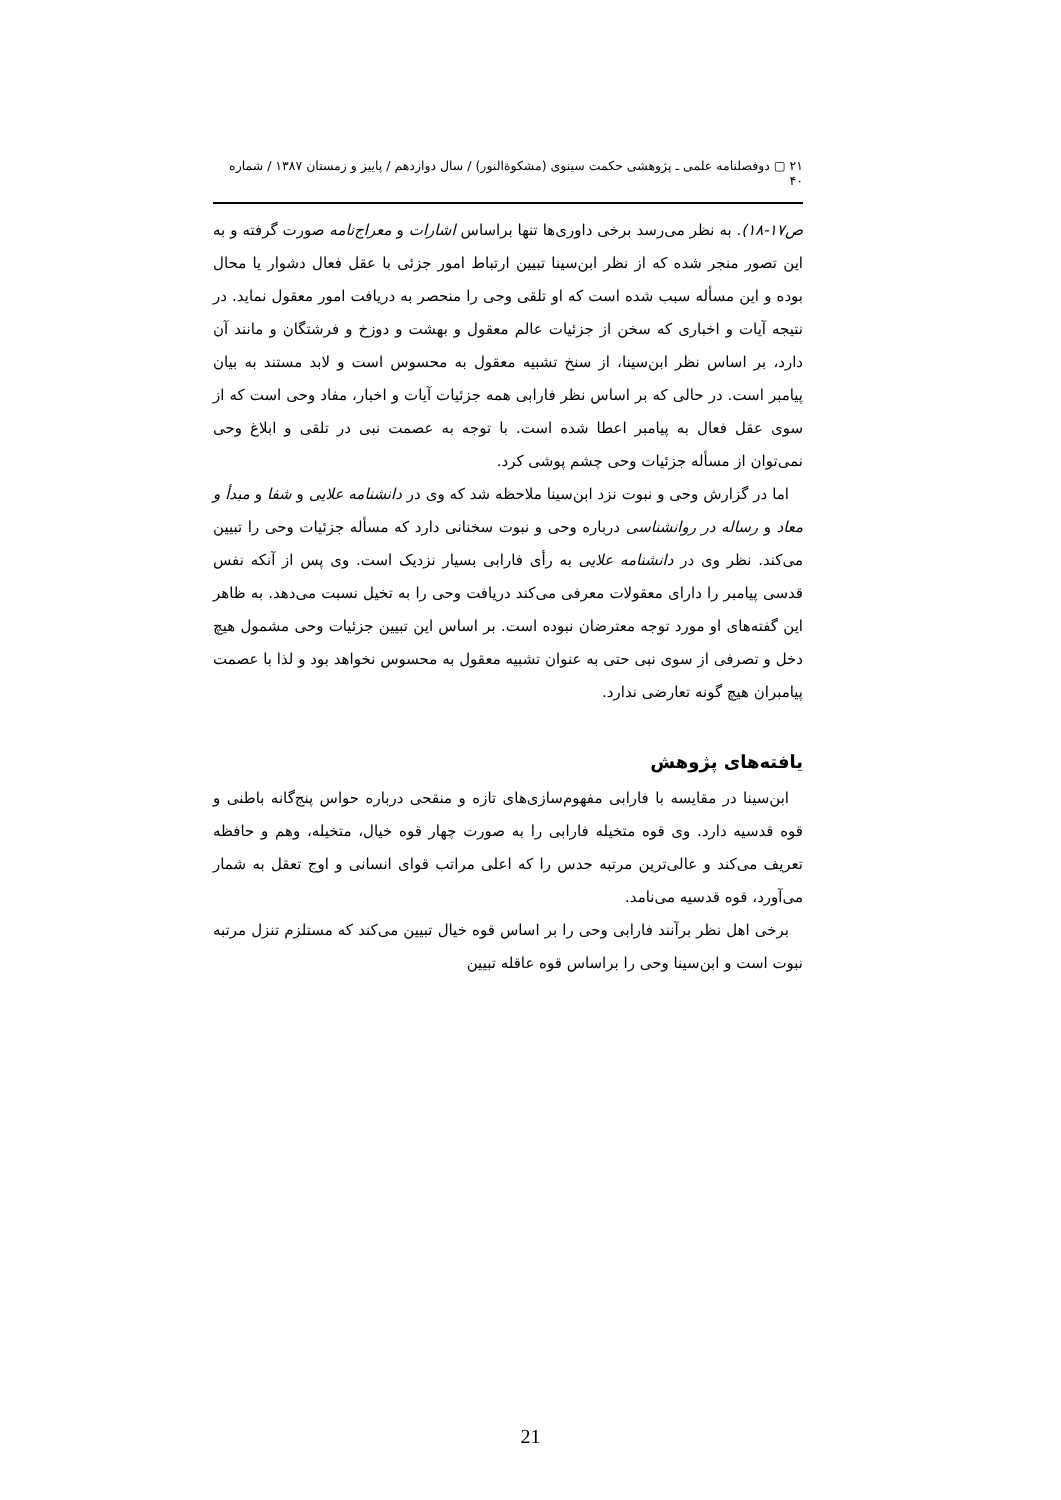۲۱ ▢ دوفصلنامه علمی ـ پژوهشی حکمت سینوی (مشکوةالنور) / سال دوازدهم / پاییز و زمستان ۱۳۸۷ / شماره ۴۰
ص۱۷-۱۸). به نظر می‌رسد برخی داوری‌ها تنها براساس اشارات و معراج‌نامه صورت گرفته و به این تصور منجر شده که از نظر ابن‌سینا تبیین ارتباط امور جزئی با عقل فعال دشوار یا محال بوده و این مسأله سبب شده است که او تلقی وحی را منحصر به دریافت امور معقول نماید. در نتیجه آیات و اخباری که سخن از جزئیات عالم معقول و بهشت و دوزخ و فرشتگان و مانند آن دارد، بر اساس نظر ابن‌سینا، از سنخ تشبیه معقول به محسوس است و لابد مستند به بیان پیامبر است. در حالی که بر اساس نظر فارابی همه جزئیات آیات و اخبار، مفاد وحی است که از سوی عقل فعال به پیامبر اعطا شده است. با توجه به عصمت نبی در تلقی و ابلاغ وحی نمی‌توان از مسأله جزئیات وحی چشم پوشی کرد.
اما در گزارش وحی و نبوت نزد ابن‌سینا ملاحظه شد که وی در دانشنامه علایی و شفا و مبدأ و معاد و رساله در روانشناسی درباره وحی و نبوت سخنانی دارد که مسأله جزئیات وحی را تبیین می‌کند. نظر وی در دانشنامه علایی به رأی فارابی بسیار نزدیک است. وی پس از آنکه نفس قدسی پیامبر را دارای معقولات معرفی می‌کند دریافت وحی را به تخیل نسبت می‌دهد. به ظاهر این گفته‌های او مورد توجه معترضان نبوده است. بر اساس این تبیین جزئیات وحی مشمول هیچ دخل و تصرفی از سوی نبی حتی به عنوان تشبیه معقول به محسوس نخواهد بود و لذا با عصمت پیامبران هیچ گونه تعارضی ندارد.
یافته‌های پژوهش
ابن‌سینا در مقایسه با فارابی مفهوم‌سازی‌های تازه و منقحی درباره حواس پنج‌گانه باطنی و قوه قدسیه دارد. وی قوه متخیله فارابی را به صورت چهار قوه خیال، متخیله، وهم و حافظه تعریف می‌کند و عالی‌ترین مرتبه حدس را که اعلی مراتب قوای انسانی و اوج تعقل به شمار می‌آورد، قوه قدسیه می‌نامد.
برخی اهل نظر برآنند فارابی وحی را بر اساس قوه خیال تبیین می‌کند که مستلزم تنزل مرتبه نبوت است و ابن‌سینا وحی را براساس قوه عاقله تبیین
21